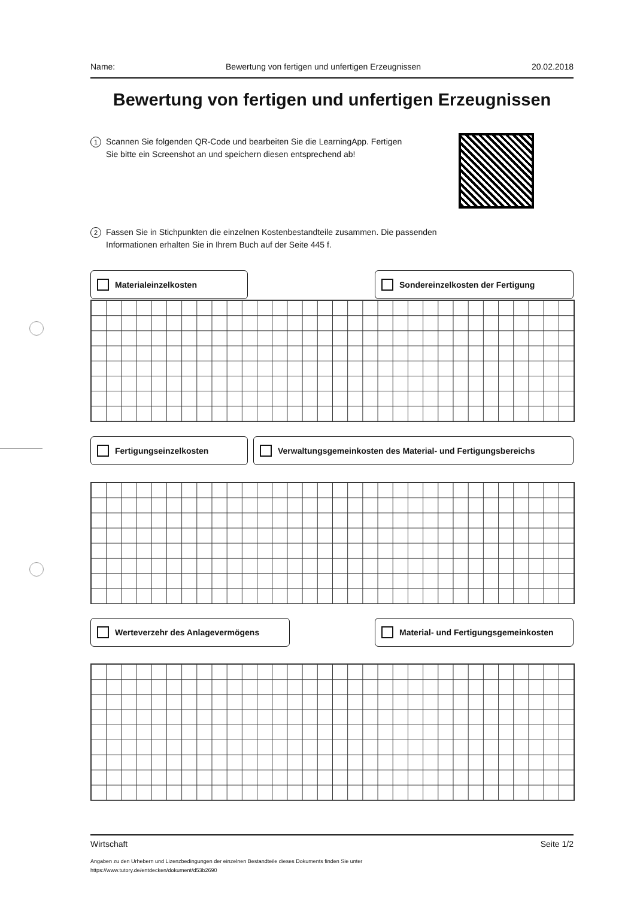Name: Bewertung von fertigen und unfertigen Erzeugnissen 20.02.2018
Bewertung von fertigen und unfertigen Erzeugnissen
1
Scannen Sie folgenden QR-Code und bearbeiten Sie die LearningApp. Fertigen Sie bitte ein Screenshot an und speichern diesen entsprechend ab!
2
Fassen Sie in Stichpunkten die einzelnen Kostenbestandteile zusammen. Die passenden Informationen erhalten Sie in Ihrem Buch auf der Seite 445 f.
Materialeinzelkosten Sondereinzelkosten der Fertigung
Fertigungseinzelkosten Verwaltungsgemeinkosten des Material- und Fertigungsbereichs
Werteverzehr des Anlagevermögens Material- und Fertigungsgemeinkosten
Wirtschaft Seite 1/2
Angaben zu den Urhebern und Lizenzbedingungen der einzelnen Bestandteile dieses Dokuments finden Sie unter
https://www.tutory.de/entdecken/dokument/d53b2690